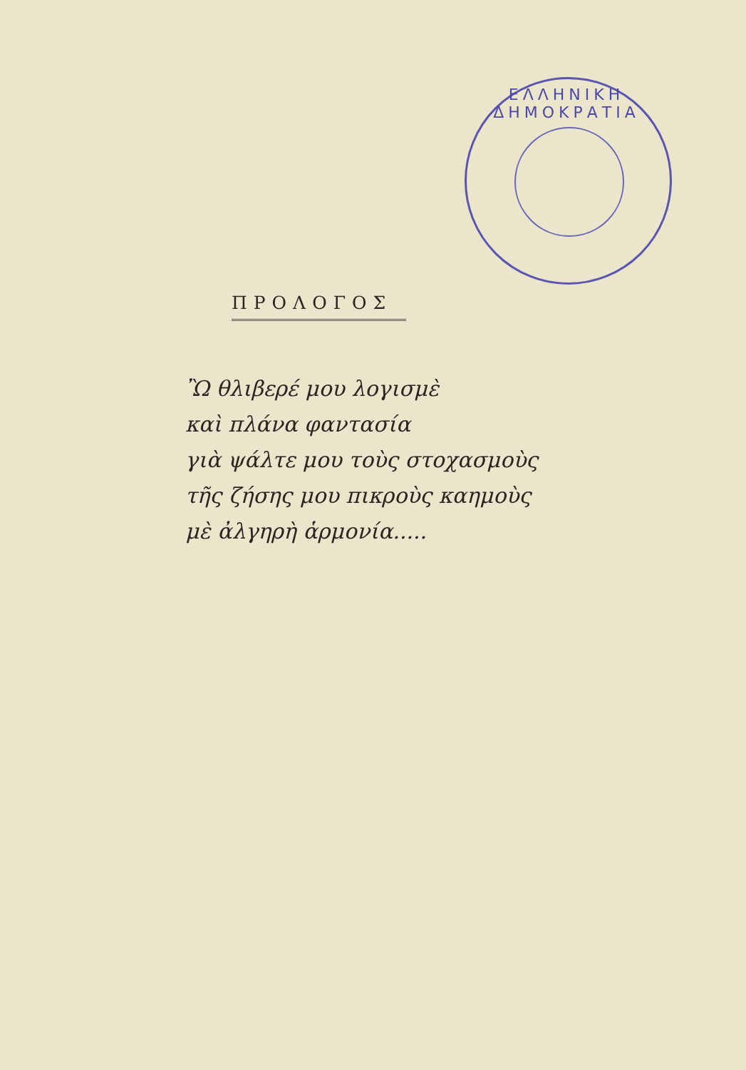ΕΛΛΗΝΙΚΗ ΔΗΜΟΚΡΑΤΙΑ
ΠΡΟΛΟΓΟΣ
Ὢ θλιβερέ μου λογισμὲ
καὶ πλάνα φαντασία
γιὰ ψάλτε μου τοὺς στοχασμοὺς
τῆς ζήσης μου πικροὺς καημοὺς
μὲ ἀλγηρὴ ἁρμονία.....